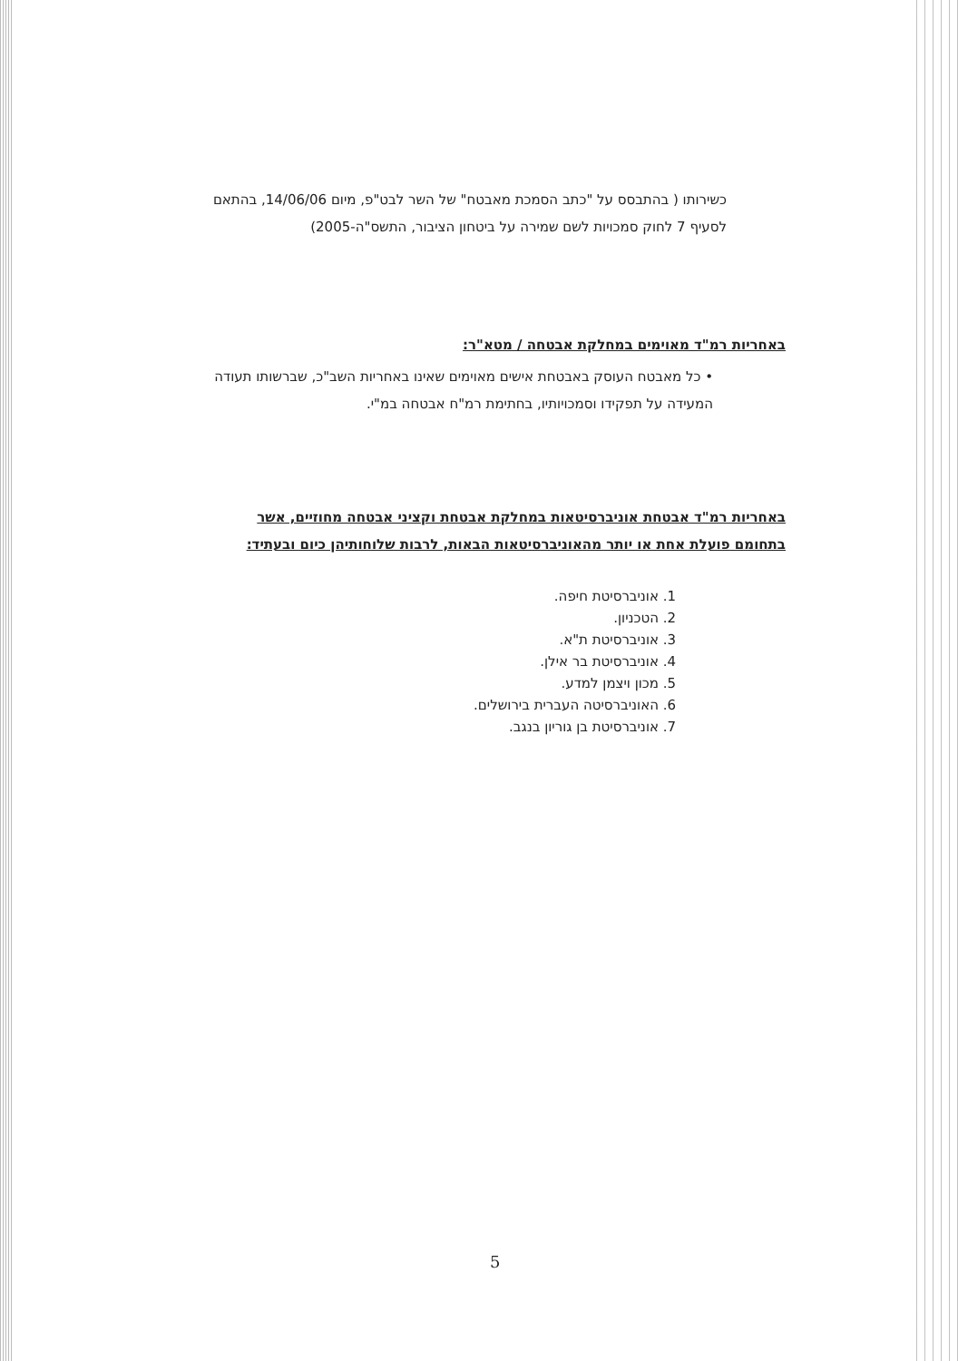כשירותו ( בהתבסס על "כתב הסמכת מאבטח" של השר לבט"פ, מיום 14/06/06, בהתאם לסעיף 7 לחוק סמכויות לשם שמירה על ביטחון הציבור, התשס"ה-2005)
באחריות רמ"ד מאוימים במחלקת אבטחה / מטא"ר:
• כל מאבטח העוסק באבטחת אישים מאוימים שאינו באחריות השב"כ, שברשותו תעודה המעידה על תפקידו וסמכויותיו, בחתימת רמ"ח אבטחה במ"י.
באחריות רמ"ד אבטחת אוניברסיטאות במחלקת אבטחת וקציני אבטחה מחוזיים, אשר בתחומם פועלת אחת או יותר מהאוניברסיטאות הבאות, לרבות שלוחותיהן כיום ובעתיד:
1. אוניברסיטת חיפה.
2. הטכניון.
3. אוניברסיטת ת"א.
4. אוניברסיטת בר אילן.
5. מכון ויצמן למדע.
6. האוניברסיטה העברית בירושלים.
7. אוניברסיטת בן גוריון בנגב.
5